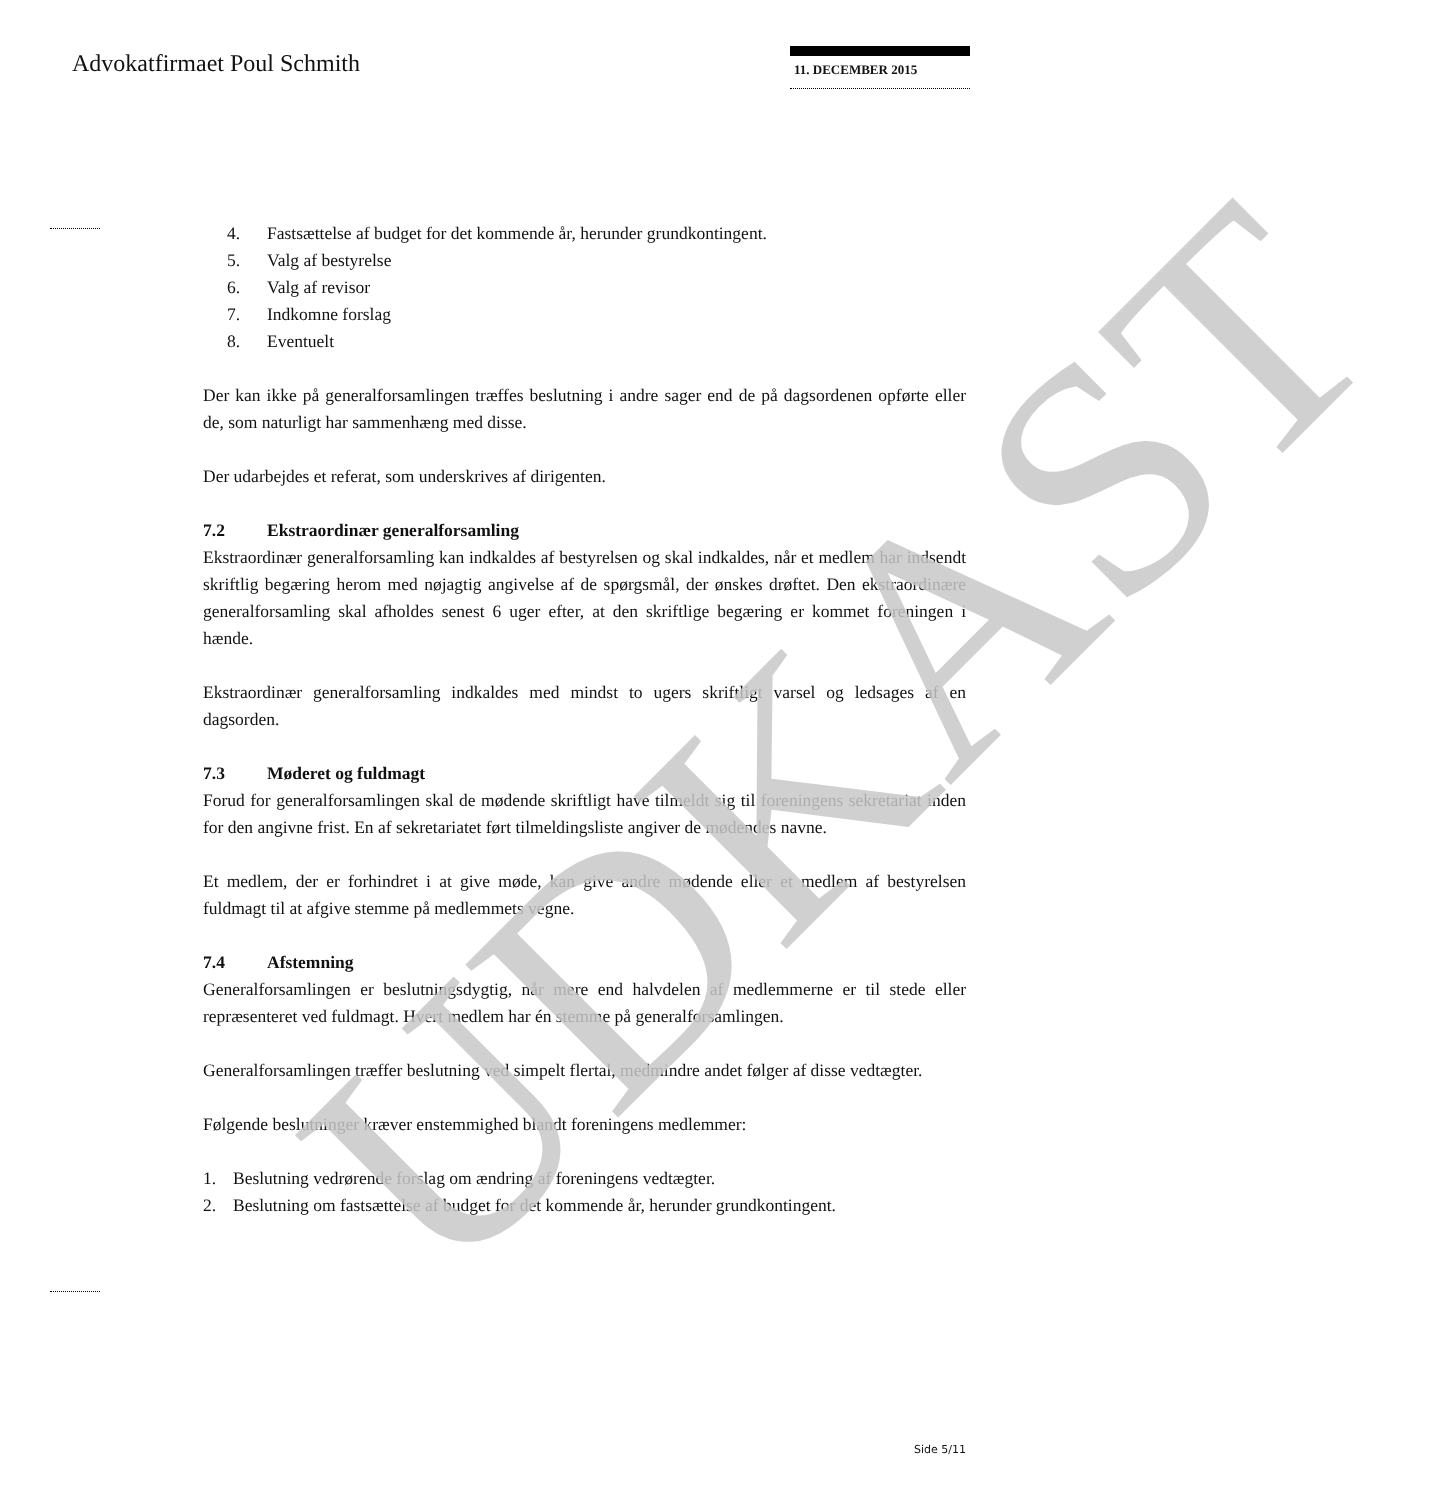Advokatfirmaet Poul Schmith 11. DECEMBER 2015
4. Fastsættelse af budget for det kommende år, herunder grundkontingent.
5. Valg af bestyrelse
6. Valg af revisor
7. Indkomne forslag
8. Eventuelt
Der kan ikke på generalforsamlingen træffes beslutning i andre sager end de på dagsordenen opførte eller de, som naturligt har sammenhæng med disse.
Der udarbejdes et referat, som underskrives af dirigenten.
7.2 Ekstraordinær generalforsamling
Ekstraordinær generalforsamling kan indkaldes af bestyrelsen og skal indkaldes, når et medlem har indsendt skriftlig begæring herom med nøjagtig angivelse af de spørgsmål, der ønskes drøftet. Den ekstraordinære generalforsamling skal afholdes senest 6 uger efter, at den skriftlige begæring er kommet foreningen i hænde.
Ekstraordinær generalforsamling indkaldes med mindst to ugers skriftligt varsel og ledsages af en dagsorden.
7.3 Møderet og fuldmagt
Forud for generalforsamlingen skal de mødende skriftligt have tilmeldt sig til foreningens sekretariat inden for den angivne frist. En af sekretariatet ført tilmeldingsliste angiver de mødendes navne.
Et medlem, der er forhindret i at give møde, kan give andre mødende eller et medlem af bestyrelsen fuldmagt til at afgive stemme på medlemmets vegne.
7.4 Afstemning
Generalforsamlingen er beslutningsdygtig, når mere end halvdelen af medlemmerne er til stede eller repræsenteret ved fuldmagt. Hvert medlem har én stemme på generalforsamlingen.
Generalforsamlingen træffer beslutning ved simpelt flertal, medmindre andet følger af disse vedtægter.
Følgende beslutninger kræver enstemmighed blandt foreningens medlemmer:
1. Beslutning vedrørende forslag om ændring af foreningens vedtægter.
2. Beslutning om fastsættelse af budget for det kommende år, herunder grundkontingent.
UDKAST Side 5/11